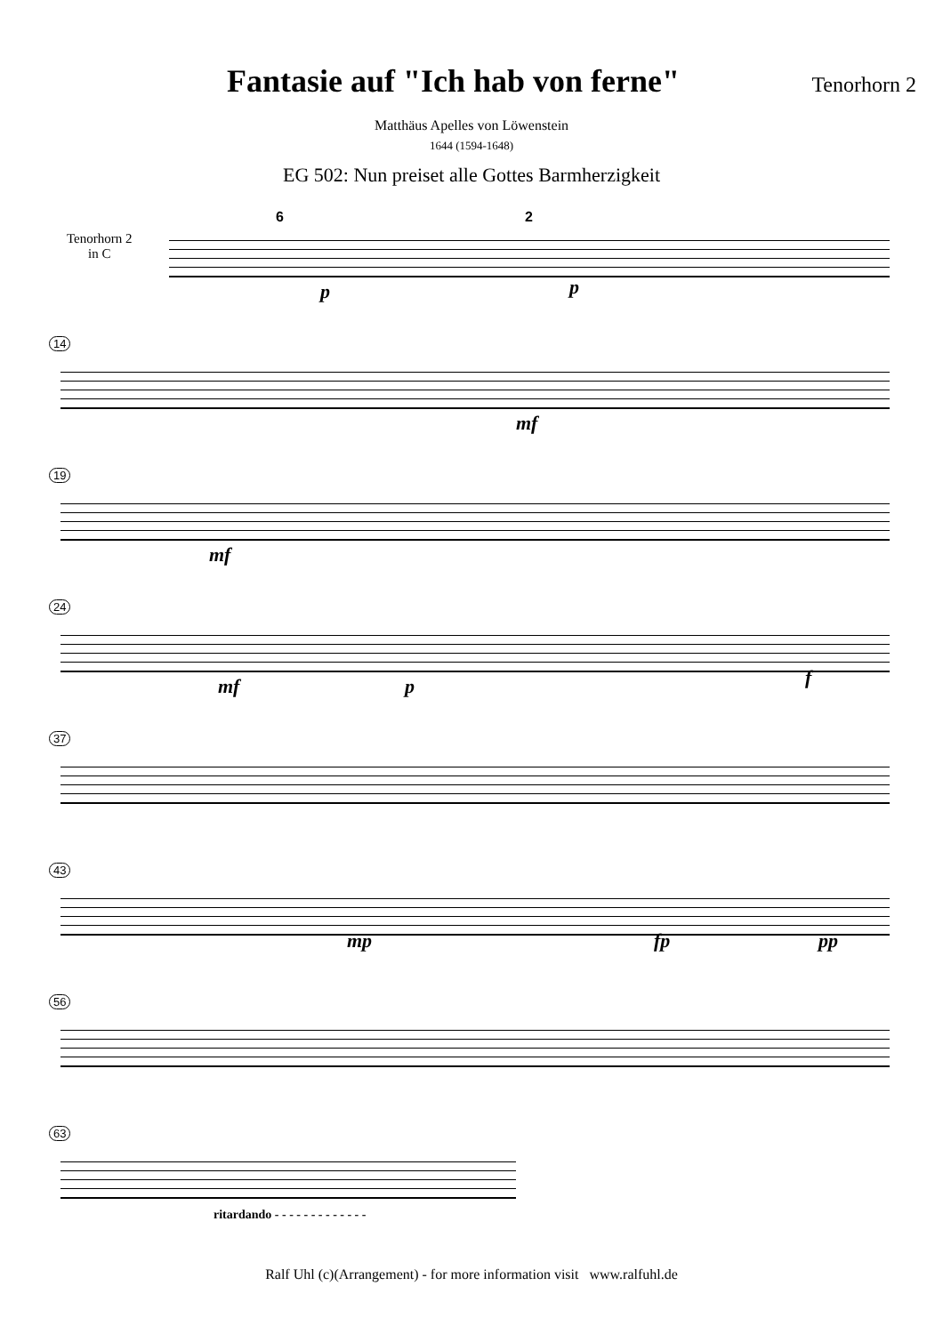Fantasie auf "Ich hab von ferne"
Tenorhorn 2
Matthäus Apelles von Löwenstein
1644 (1594-1648)
EG 502: Nun preiset alle Gottes Barmherzigkeit
Tenorhorn 2
in C
p p
6 2
14
mf
19
mf
24
mf p f
37
43
mp fp pp
56
63
ritardando - - - - - - - - - - - - -
Ralf Uhl (c)(Arrangement) - for more information visit www.ralfuhl.de